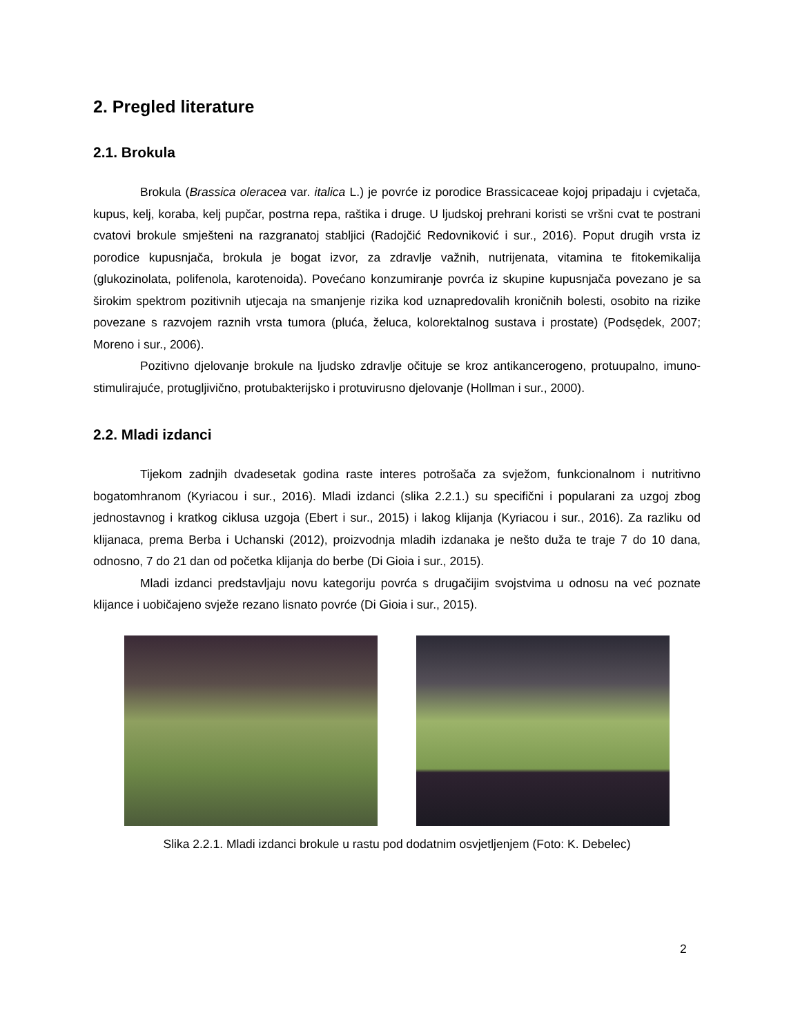2. Pregled literature
2.1. Brokula
Brokula (Brassica oleracea var. italica L.) je povrće iz porodice Brassicaceae kojoj pripadaju i cvjetača, kupus, kelj, koraba, kelj pupčar, postrna repa, raštika i druge. U ljudskoj prehrani koristi se vršni cvat te postrani cvatovi brokule smješteni na razgranatoj stabljici (Radojčić Redovniković i sur., 2016). Poput drugih vrsta iz porodice kupusnjača, brokula je bogat izvor, za zdravlje važnih, nutrijenata, vitamina te fitokemikalija (glukozinolata, polifenola, karotenoida). Povećano konzumiranje povrća iz skupine kupusnjača povezano je sa širokim spektrom pozitivnih utjecaja na smanjenje rizika kod uznapredovalih kroničnih bolesti, osobito na rizike povezane s razvojem raznih vrsta tumora (pluća, želuca, kolorektalnog sustava i prostate) (Podsędek, 2007; Moreno i sur., 2006).
Pozitivno djelovanje brokule na ljudsko zdravlje očituje se kroz antikancerogeno, protuupalno, imuno-stimulirajuće, protugljivično, protubakterijsko i protuvirusno djelovanje (Hollman i sur., 2000).
2.2. Mladi izdanci
Tijekom zadnjih dvadesetak godina raste interes potrošača za svježom, funkcionalnom i nutritivno bogatomhranom (Kyriacou i sur., 2016). Mladi izdanci (slika 2.2.1.) su specifični i popularani za uzgoj zbog jednostavnog i kratkog ciklusa uzgoja (Ebert i sur., 2015) i lakog klijanja (Kyriacou i sur., 2016). Za razliku od klijanaca, prema Berba i Uchanski (2012), proizvodnja mladih izdanaka je nešto duža te traje 7 do 10 dana, odnosno, 7 do 21 dan od početka klijanja do berbe (Di Gioia i sur., 2015).
Mladi izdanci predstavljaju novu kategoriju povrća s drugačijim svojstvima u odnosu na već poznate klijance i uobičajeno svježe rezano lisnato povrće (Di Gioia i sur., 2015).
Slika 2.2.1. Mladi izdanci brokule u rastu pod dodatnim osvjetljenjem (Foto: K. Debelec)
2